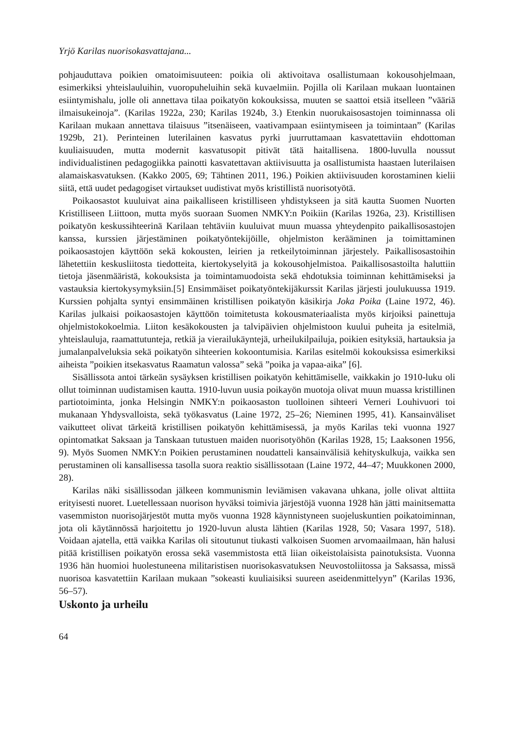Yrjö Karilas nuorisokasvattajana...
pohjauduttava poikien omatoimisuuteen: poikia oli aktivoitava osallistumaan kokousohjelmaan, esimerkiksi yhteislauluihin, vuoropuheluihin sekä kuvaelmiin. Pojilla oli Karilaan mukaan luontainen esiintymishalu, jolle oli annettava tilaa poikatyön kokouksissa, muuten se saattoi etsiä itselleen ”vääriä ilmaisukeinoja”. (Karilas 1922a, 230; Karilas 1924b, 3.) Etenkin nuorukaisosastojen toiminnassa oli Karilaan mukaan annettava tilaisuus ”itsenäiseen, vaativampaan esiintymiseen ja toimintaan” (Karilas 1929b, 21). Perinteinen luterilainen kasvatus pyrki juurruttamaan kasvatettaviin ehdottoman kuuliaisuuden, mutta modernit kasvatusopit pitivät tätä haitallisena. 1800-luvulla noussut individualistinen pedagogiikka painotti kasvatettavan aktiivisuutta ja osallistumista haastaen luterilaisen alamaiskasvatuksen. (Kakko 2005, 69; Tähtinen 2011, 196.) Poikien aktiivisuuden korostaminen kielii siitä, että uudet pedagogiset virtaukset uudistivat myös kristillistä nuorisotyötä.
Poikaosastot kuuluivat aina paikalliseen kristilliseen yhdistykseen ja sitä kautta Suomen Nuorten Kristilliseen Liittoon, mutta myös suoraan Suomen NMKY:n Poikiin (Karilas 1926a, 23). Kristillisen poikatyön keskussihteerinä Karilaan tehtäviin kuuluivat muun muassa yhteydenpito paikallisosastojen kanssa, kurssien järjestäminen poikatyöntekijöille, ohjelmiston kerääminen ja toimittaminen poikaosastojen käyttöön sekä kokousten, leirien ja retkeilytoiminnan järjestely. Paikallisosastoihin lähetettiin keskusliitosta tiedotteita, kiertokyselyitä ja kokousohjelmistoa. Paikallisosastoilta haluttiin tietoja jäsenmääristä, kokouksista ja toimintamuodoista sekä ehdotuksia toiminnan kehittämiseksi ja vastauksia kiertokysymyksiin.[5] Ensimmäiset poikatyöntekijäkurssit Karilas järjesti joulukuussa 1919. Kurssien pohjalta syntyi ensimmäinen kristillisen poikatyön käsikirja Joka Poika (Laine 1972, 46). Karilas julkaisi poikaosastojen käyttöön toimitetusta kokousmateriaalista myös kirjoiksi painettuja ohjelmistokokoelmia. Liiton kesäkokousten ja talvipäivien ohjelmistoon kuului puheita ja esitelmiä, yhteislauluja, raamattutunteja, retkiä ja vierailukäyntejä, urheilukilpailuja, poikien esityksiä, hartauksia ja jumalanpalveluksia sekä poikatyön sihteerien kokoontumisia. Karilas esitelmöi kokouksissa esimerkiksi aiheista ”poikien itsekasvatus Raamatun valossa” sekä ”poika ja vapaa-aika” [6].
Sisällissota antoi tärkeän sysäyksen kristillisen poikatyön kehittämiselle, vaikkakin jo 1910-luku oli ollut toiminnan uudistamisen kautta. 1910-luvun uusia poikayön muotoja olivat muun muassa kristillinen partiotoiminta, jonka Helsingin NMKY:n poikaosaston tuolloinen sihteeri Verneri Louhivuori toi mukanaan Yhdysvalloista, sekä työkasvatus (Laine 1972, 25–26; Nieminen 1995, 41). Kansainväliset vaikutteet olivat tärkeitä kristillisen poikatyön kehittämisessä, ja myös Karilas teki vuonna 1927 opintomatkat Saksaan ja Tanskaan tutustuen maiden nuorisotyöhön (Karilas 1928, 15; Laaksonen 1956, 9). Myös Suomen NMKY:n Poikien perustaminen noudatteli kansainvälisiä kehityskulkuja, vaikka sen perustaminen oli kansallisessa tasolla suora reaktio sisällissotaan (Laine 1972, 44–47; Muukkonen 2000, 28).
Karilas näki sisällissodan jälkeen kommunismin leviämisen vakavana uhkana, jolle olivat alttiita erityisesti nuoret. Luetellessaan nuorison hyväksi toimivia järjestöjä vuonna 1928 hän jätti mainitsematta vasemmiston nuorisojärjestöt mutta myös vuonna 1928 käynnistyneen suojeluskuntien poikatoiminnan, jota oli käytännössä harjoitettu jo 1920-luvun alusta lähtien (Karilas 1928, 50; Vasara 1997, 518). Voidaan ajatella, että vaikka Karilas oli sitoutunut tiukasti valkoisen Suomen arvomaailmaan, hän halusi pitää kristillisen poikatyön erossa sekä vasemmistosta että liian oikeistolaisista painotuksista. Vuonna 1936 hän huomioi huolestuneena militaristisen nuorisokasvatuksen Neuvostoliitossa ja Saksassa, missä nuorisoa kasvatettiin Karilaan mukaan ”sokeasti kuuliaisiksi suureen aseidenmittelyyn” (Karilas 1936, 56–57).
Uskonto ja urheilu
64